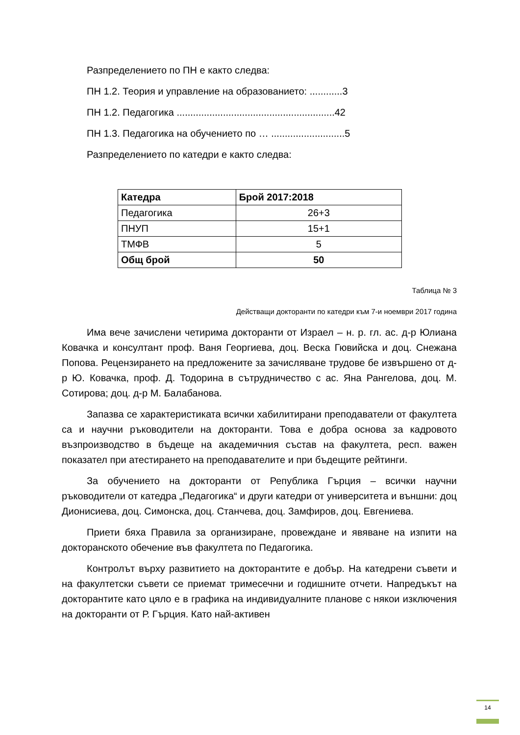Разпределението по ПН е както следва:
ПН 1.2. Теория и управление на образованието: ............3
ПН 1.2. Педагогика ..........................................................42
ПН 1.3. Педагогика на обучението по … ...........................5
Разпределението по катедри е както следва:
| Катедра | Брой 2017:2018 |
| --- | --- |
| Педагогика | 26+3 |
| ПНУП | 15+1 |
| ТМФВ | 5 |
| Общ брой | 50 |
Таблица № 3
Действащи докторанти по катедри към 7-и ноември 2017 година
Има вече зачислени четирима докторанти от Израел – н. р. гл. ас. д-р Юлиана Ковачка и консултант проф. Ваня Георгиева, доц. Веска Гювийска и доц. Снежана Попова. Рецензирането на предложените за зачисляване трудове бе извършено от д-р Ю. Ковачка, проф. Д. Тодорина в сътрудничество с ас. Яна Рангелова, доц. М. Сотирова; доц. д-р М. Балабанова.
Запазва се характеристиката всички хабилитирани преподаватели от факултета са и научни ръководители на докторанти. Това е добра основа за кадровото възпроизводство в бъдеще на академичния състав на факултета, респ. важен показател при атестирането на преподавателите и при бъдещите рейтинги.
За обучението на докторанти от Република Гърция – всички научни ръководители от катедра „Педагогика“ и други катедри от университета и външни: доц Дионисиева, доц. Симонска, доц. Станчева, доц. Замфиров, доц. Евгениева.
Приети бяха Правила за организиране, провеждане и явяване на изпити на докторанското обечение във факултета по Педагогика.
Контролът върху развитието на докторантите е добър. На катедрени съвети и на факултетски съвети се приемат тримесечни и годишните отчети. Напредъкът на докторантите като цяло е в графика на индивидуалните планове с някои изключения на докторанти от Р. Гърция. Като най-активен
14